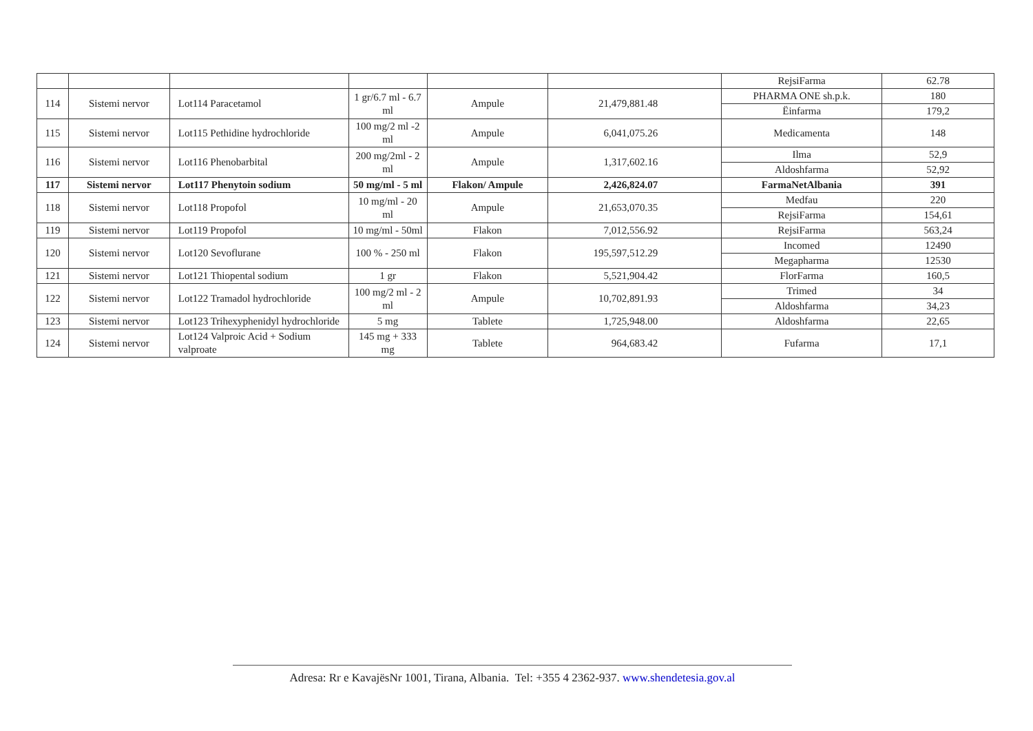| | | | | | | RejsiFarma | 62.78 |
| 114 | Sistemi nervor | Lot114 Paracetamol | 1 gr/6.7 ml - 6.7 ml | Ampule | 21,479,881.48 | PHARMA ONE sh.p.k. | 180 |
| | | | | | | Ëinfarma | 179,2 |
| 115 | Sistemi nervor | Lot115 Pethidine hydrochloride | 100 mg/2 ml -2 ml | Ampule | 6,041,075.26 | Medicamenta | 148 |
| 116 | Sistemi nervor | Lot116 Phenobarbital | 200 mg/2ml - 2 ml | Ampule | 1,317,602.16 | Ilma | 52,9 |
| | | | | | | Aldoshfarma | 52,92 |
| 117 | Sistemi nervor | Lot117 Phenytoin sodium | 50 mg/ml - 5 ml | Flakon/ Ampule | 2,426,824.07 | FarmaNetAlbania | 391 |
| 118 | Sistemi nervor | Lot118 Propofol | 10 mg/ml - 20 ml | Ampule | 21,653,070.35 | Medfau | 220 |
| | | | | | | RejsiFarma | 154,61 |
| 119 | Sistemi nervor | Lot119 Propofol | 10 mg/ml - 50ml | Flakon | 7,012,556.92 | RejsiFarma | 563,24 |
| 120 | Sistemi nervor | Lot120 Sevoflurane | 100 % - 250 ml | Flakon | 195,597,512.29 | Incomed | 12490 |
| | | | | | | Megapharma | 12530 |
| 121 | Sistemi nervor | Lot121 Thiopental sodium | 1 gr | Flakon | 5,521,904.42 | FlorFarma | 160,5 |
| 122 | Sistemi nervor | Lot122 Tramadol hydrochloride | 100 mg/2 ml - 2 ml | Ampule | 10,702,891.93 | Trimed | 34 |
| | | | | | | Aldoshfarma | 34,23 |
| 123 | Sistemi nervor | Lot123 Trihexyphenidyl hydrochloride | 5 mg | Tablete | 1,725,948.00 | Aldoshfarma | 22,65 |
| 124 | Sistemi nervor | Lot124 Valproic Acid + Sodium valproate | 145 mg + 333 mg | Tablete | 964,683.42 | Fufarma | 17,1 |
Adresa: Rr e KavajësNr 1001, Tirana, Albania. Tel: +355 4 2362-937. www.shendetesia.gov.al